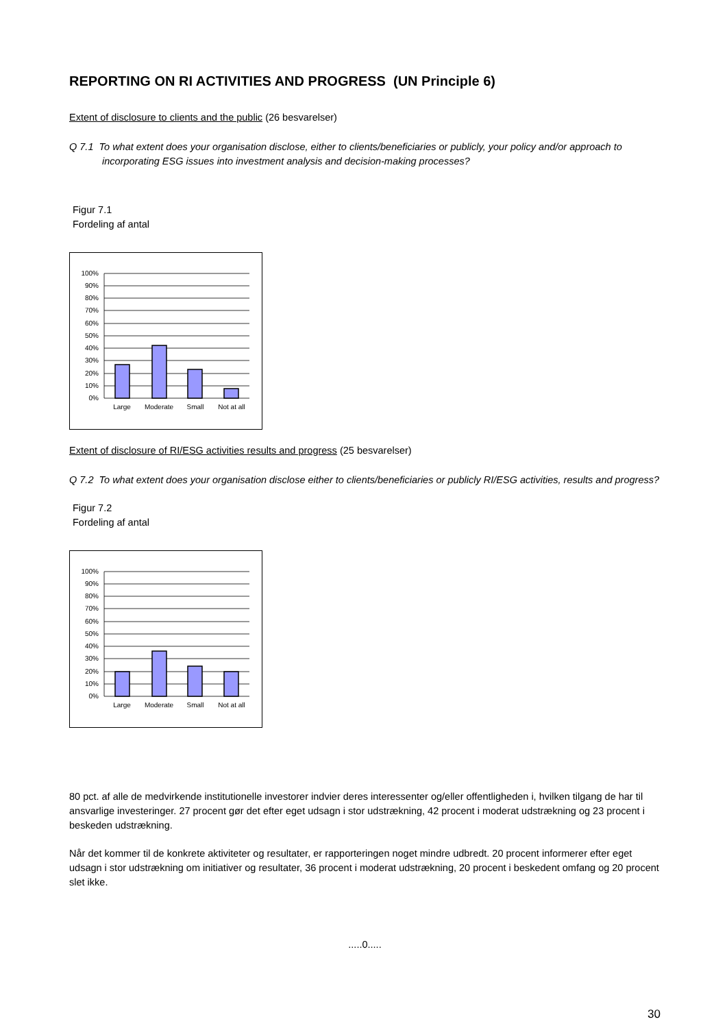REPORTING ON RI ACTIVITIES AND PROGRESS (UN Principle 6)
Extent of disclosure to clients and the public (26 besvarelser)
Q 7.1 To what extent does your organisation disclose, either to clients/beneficiaries or publicly, your policy and/or approach to incorporating ESG issues into investment analysis and decision-making processes?
Figur 7.1
Fordeling af antal
100%
90%
80%
70%
60%
50%
40%
30%
20%
10%
0%
Large
Moderate
Small
Not at all
Extent of disclosure of RI/ESG activities results and progress (25 besvarelser)
Q 7.2 To what extent does your organisation disclose either to clients/beneficiaries or publicly RI/ESG activities, results and progress?
Figur 7.2
Fordeling af antal
100%
90%
80%
70%
60%
50%
40%
30%
20%
10%
0%
Large
Moderate
Small
Not at all
80 pct. af alle de medvirkende institutionelle investorer indvier deres interessenter og/eller offentligheden i, hvilken tilgang de har til ansvarlige investeringer. 27 procent gør det efter eget udsagn i stor udstrækning, 42 procent i moderat udstrækning og 23 procent i beskeden udstrækning.
Når det kommer til de konkrete aktiviteter og resultater, er rapporteringen noget mindre udbredt. 20 procent informerer efter eget udsagn i stor udstrækning om initiativer og resultater, 36 procent i moderat udstrækning, 20 procent i beskedent omfang og 20 procent slet ikke.
.....0.....
30